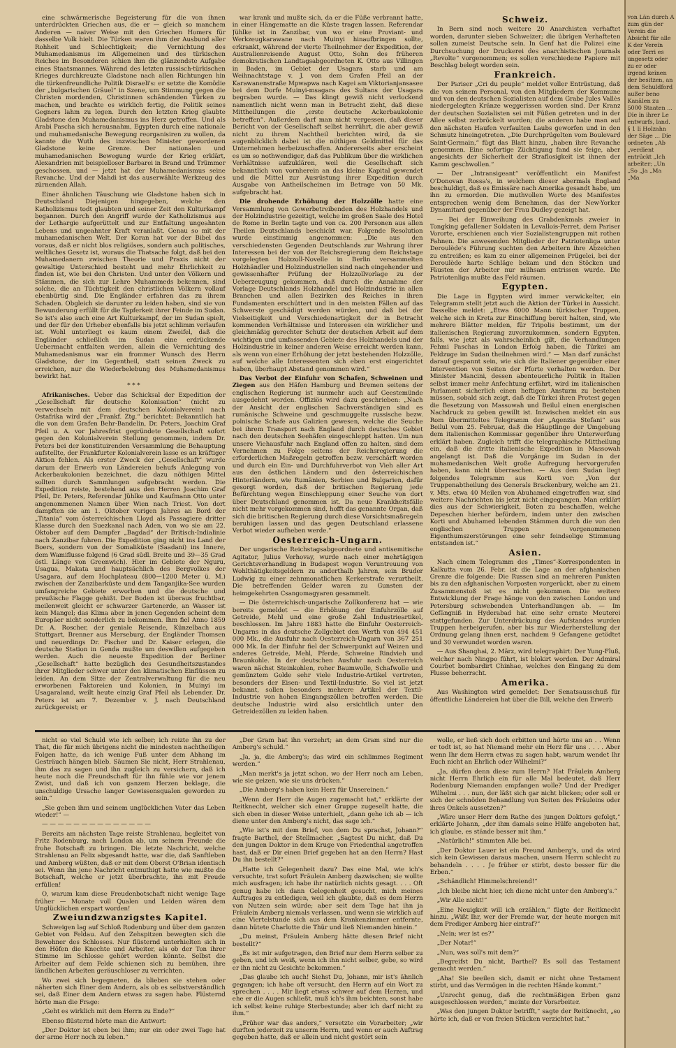eine schwärmerische Begeisterung für die von ihnen unterdrückten Griechen aus, die er — gleich so manchem Anderen — naiver Weise mit den Griechen Homers für dasselbe Volk hielt. Die Türken waren ihm der Ausbund aller Rohheit und Schlechtigkeit; die Vernichtung des Muhamedanismus im Allgemeinen und des türkischen Reiches im Besonderen schien ihm die glänzendste Aufgabe eines Staatsmannes. Während des letzten russisch-türkischen Krieges durchkreuzte Gladstone nach allen Richtungen hin die türkenfreundliche Politik Disraeli's: er setzte die Komödie der „bulgarischen Gräuel“ in Szene, um Stimmung gegen die Christen mordenden, Christinnen schändenden Türken zu machen, und brachte es wirklich fertig, die Politik seines Gegners lahm zu legen. Durch den letzten Krieg glaubte Gladstone den Muhamedanismus ins Herz getroffen. Und als Arabi Pascha sich herausnahm, Egypten durch eine nationale und muhamedanische Bewegung reorganisiren zu wollen, da kannte die Wuth des inzwischen Minister gewordenen Gladstone keine Grenze. Der nationalen und muhamedanischen Bewegung wurde der Krieg erklärt, Alexandrien mit beispielloser Barbarei in Brand und Trümmer geschossen, und — jetzt hat der Muhamedanismus seine Revanche. Und der Mahdi ist das auserwählte Werkzeug des zürnenden Allah.
Einer ähnlichen Täuschung wie Gladstone haben sich in Deutschland Diejenigen hingegeben, welche den Katholizismus todt glaubten und seiner Zeit den Kulturkampf begannen. Durch den Angriff wurde der Katholizismus aus der Lethargie aufgerüttelt und zur Entfaltung ungeahnten Lebens und ungeahnter Kraft veranlaßt. Genau so mit der muhamedanischen Welt. Der Koran hat vor der Bibel das voraus, daß er nicht blos religiöses, sondern auch politisches, weltliches Gesetz ist, woraus die Thatsache folgt, daß bei den Muhamedanern zwischen Theorie und Praxis nicht der gewaltige Unterschied besteht und mehr Ehrlichkeit zu finden ist, wie bei den Christen. Und unter den Völkern und Stämmen, die sich zur Lehre Muhammeds bekennen, sind solche, die an Tüchtigkeit den christlichen Völkern vollauf ebenbürtig sind. Die Engländer erfahren das zu ihrem Schaden. Obgleich sie darunter zu leiden haben, sind sie von Bewunderung erfüllt für die Tapferkeit ihrer Feinde im Sudan. So ist's also auch eine Art Kulturkampf, der im Sudan spielt, und der für den Urheber ebenfalls bis jetzt schlimm verlaufen ist. Wohl unterliegt es kaum einem Zweifel, daß die Engländer schließlich im Sudan eine erdrückende Uebermacht entfalten werden, allein die Vernichtung des Muhamedanismus war ein frommer Wunsch des Herrn Gladstone, der im Gegentheil, statt seinen Zweck zu erreichen, nur die Wiederbelebung des Muhamedanismus bewirkt hat.
* * *
Afrikanisches. Ueber das Schicksal der Expedition der „Gesellschaft für deutsche Kolonisation“ (nicht zu verwechseln mit dem deutschen Kolonialverein) nach Ostafrika wird der „Frankf. Ztg.“ berichtet: Bekanntlich hat die von dem Grafen Behr-Bandelin, Dr. Peters, Joachim Graf Pfeil u. A. vor Jahresfrist gegründete Gesellschaft sofort gegen den Kolonialverein Stellung genommen, indem Dr. Peters bei der konstituirenden Versammlung die Behauptung aufstellte, der Frankfurter Kolonialverein lasse es an kräftiger Aktion fehlen. Als erster Zweck der „Gesellschaft“ wurde darum der Erwerb von Ländereien behufs Anlegung von Ackerbaukolonien bezeichnet, die dazu nöthigen Mittel sollten durch Sammlungen aufgebracht werden. Die Expedition reiste, bestehend aus den Herren Joachim Graf Pfeil, Dr. Peters, Referendar Jühlke und Kaufmann Otto unter angenommenen Namen über Wien nach Triest. Von dort dampften sie am 1. Oktober vorigen Jahres an Bord der „Titania“ vom österreichischen Lloyd als Passagiere dritter Klasse durch den Suezkanal nach Aden, von wo sie am 22. Oktober auf dem Dampfer „Bagdad“ der Britisch-Indialinie nach Zanzibar fuhren. Die Expedition ging nicht ins Land der Boers, sondern von der Somaliküste (Saadani) ins Innere, dem Wamiflusse folgend (6 Grad südl. Breite und 39—35 Grad östl. Länge von Greenwich). Hier im Gebiete der Nguru, Usagua, Makata und hauptsächlich des Bergvolkes der Usagara, auf dem Hochplateau (800—1200 Meter ü. M.) zwischen der Zanzibarküste und dem Tanganjika-See wurden umfangreiche Gebiete erworben und die deutsche und preußische Flagge gehißt. Der Boden ist überaus fruchtbar, meilenweit gleicht er schwarzer Gartenerde, an Wasser ist kein Mangel; das Klima aber in jenen Gegenden scheint dem Europäer nicht sonderlich zu bekommen. Ihm fiel Anno 1859 Dr. A. Roscher, der geniale Reisende, Künzelbach aus Stuttgart, Brenner aus Merseburg, der Engländer Thomsen und neuerdings Dr. Fischer und Dr. Kaiser erlegen, die deutsche Station in Genda mußte um deswillen aufgegeben werden. Auch die neueste Expedition der Berliner „Gesellschaft“ hatte bezüglich des Gesundheitszustandes ihrer Mitglieder schwer unter den klimatischen Einflüssen zu leiden. An dem Sitze der Zentralverwaltung für die neu erworbenen Faktoreien und Kolonien, in Muinyi im Usagaraland, weilt heute einzig Graf Pfeil als Lebender. Dr. Peters ist am 7. Dezember v. J. nach Deutschland zurückgereist; er
war krank und mußte sich, da er die Füße verbrannt hatte, in einer Hängematte an die Küste tragen lassen. Referendar Jühlke ist in Zanzibar, von wo er eine Proviant- und Werkzeugkarawane nach Muinyi hinaufbringen sollte, erkrankt, während der vierte Theilnehmer der Expedition, der Australienreisende August Otto, Sohn des früheren demokratischen Landtagsabgeordneten K. Otto aus Villingen in Baden, im Gebiet der Usagara starb und am Weihnachtstage v. J. von dem Grafen Pfeil an der Karawanenstraße Mpwapwa nach Kagei am Viktorianjansasee bei dem Dorfe Muinyi-msagara des Sultans der Usagara begraben wurde. — Das klingt gewiß nicht verlockend namentlich nicht wenn man in Betracht zieht, daß diese Mittheilungen die „erste deutsche Ackerbaukolonie betreffen“. Außerdem darf man nicht vergessen, daß dieser Bericht von der Gesellschaft selbst herrührt, die aber gewiß nicht zu ihrem Nachtheil berichten wird, da sie augenblicklich dabei ist die nöthigen Geldmittel für das Unternehmen herbeizuschaffen. Andererseits aber erscheint es um so nothwendiger, daß das Publikum über die wirklichen Verhältnisse aufzuklären, weil die Gesellschaft sich bekanntlich von vornherein an das kleine Kapital gewendet und die Mittel zur Ausrüstung ihrer Expedition durch Ausgabe von Antheilscheinen im Betrage von 50 Mk. aufgebracht hat.
Die drohende Erhöhung der Holzzölle hatte eine Versammlung von Gewerbetreibenden des Holzhandels und der Holzindustrie gezeitigt, welche im großen Saale des Hotel de Rome in Berlin tagte und von ca. 200 Personen aus allen Theilen Deutschlands beschickt war. Folgende Resolution wurde einstimmig angenommen: „Die aus den verschiedensten Gegenden Deutschlands zur Wahrung ihrer Interessen bei der von der Reichsregierung dem Reichstage vorgelegten Holzzoll-Novelle in Berlin versammelten Holzhändler und Holzindustriellen sind nach eingehender und gewissenhafter Prüfung der Holzzollvorlage zu der Ueberzeugung gekommen, daß durch die Annahme der Vorlage Deutschlands Holzhandel und Holzindustrie in allen Branchen und allen Bezirken des Reiches in ihren Fundamenten erschüttert und in den meisten Fällen auf das Schwerste geschädigt werden würden, und daß bei der Vielseitigkeit und Verschiedenartigkeit der in Betracht kommenden Verhältnisse und Interessen ein wirklicher und gleichmäßig gerechter Schutz der deutschen Arbeit auf dem wichtigen und umfassenden Gebiete des Holzhandels und der Holzindustrie in keiner anderen Weise erreicht werden kann, als wenn von einer Erhöhung der jetzt bestehenden Holzzölle, auf welche alle Interessenten sich eben erst eingerichtet haben, überhaupt Abstand genommen wird.“
Das Verbot der Einfuhr von Schafen, Schweinen und Ziegen aus den Häfen Hamburg und Bremen seitens der englischen Regierung ist nunmehr auch auf Geestemünde ausgedehnt worden. Offiziös wird dazu geschrieben: „Nach der Ansicht der englischen Sachverständigen sind es rumänische Schweine und geschmuggelte russische bezw. polnische Schafe aus Galizien gewesen, welche die Seuche bei ihrem Transport nach England durch deutsches Gebiet nach den deutschen Seehäfen eingeschleppt hatten. Um nun unsere Viehausfuhr nach England offen zu halten, sind dem Vernehmen zu Folge seitens der Reichsregierung die erforderlichen Maßregeln getroffen bezw. verschärft worden und durch ein Ein- und Durchfuhrverbot von Vieh aller Art aus den östlichen Ländern und den österreichischen Hinterländern, wie Rumänien, Serbien und Bulgarien, dafür gesorgt worden, daß der britischen Regierung jede Befürchtung wegen Einschleppung einer Seuche von dort über Deutschland genommen ist. Da neue Krankheitsfälle nicht mehr vorgekommen sind, hofft das genannte Organ, daß sich die britischen Regierung durch diese Vorsichtsmaßregeln beruhigen lassen und das gegen Deutschland erlassene Verbot wieder aufheben werde.“
Oesterreich-Ungarn.
Der ungarische Reichstagsabgeordnete und antisemitische Agitator, Julius Verhovay, wurde nach einer mehrtägigen Gerichtsverhandlung in Budapest wegen Veruntreuung von Wohlthätigkeitsgeldern zu anderthalb Jahren, sein Bruder Ludwig zu einer zehnmonatlichen Kerkerstrafe verurtheilt. Die betreffenden Gelder waren zu Gunsten der heimgekehrten Csangomagyaren gesammelt.
— Die österreichisch-ungarische Zollkonferenz hat — wie bereits gemeldet — die Erhöhung der Einfuhrzölle auf Getreide, Mehl und eine große Zahl Industrieartikel, beschlossen. Im Jahre 1883 hatte die Einfuhr Oesterreich-Ungarns in das deutsche Zollgebiet den Werth von 494 451 000 Mk., die Ausfuhr nach Oesterreich-Ungarn von 367 251 000 Mk. In der Einfuhr fiel der Schwerpunkt auf Weizen und anderes Getreide, Mehl, Pferde, Schweine Rindvieh und Braunkohle. In der deutschen Ausfuhr nach Oesterreich waren nächst Steinkohlen, roher Baumwolle, Schafwolle und gemünztem Golde sehr viele Industrie-Artikel vertreten, besonders der Eisen- und Textil-Industrie. So viel ist jetzt bekannt, sollen besonders mehrere Artikel der Textil-Industrie von hohen Eingangszöllen betroffen werden. Die deutsche Industrie wird also ersichtlich unter den Getreidezöllen zu leiden haben.
Schweiz.
In Bern sind noch weitere 20 Anarchisten verhaftet worden, darunter sieben Schweizer; die übrigen Verhafteten sollen zumeist Deutsche sein. In Genf hat die Polizei eine Durchsuchung der Druckerei des anarchistischen Journals „Revolte“ vorgenommen; es sollen verschiedene Papiere mit Beschlag belegt worden sein.
Frankreich.
Der Pariser „Cri du peuple“ meldet voller Entrüstung, daß die von seinem Personal, von den Mitgliedern der Kommune und von den deutschen Sozialisten auf dem Grabe Jules Vallès niedergelegten Kränze weggerissen worden sind. Der Kranz der deutschen Sozialisten sei mit Füßen getreten und in der Allee selbst zerbröckelt worden; die anderen habe man auf den nächsten Haufen verfaulten Laubs geworfen und in den Schmutz hineingetreten. „Die Durchprügelten vom Boulevard Saint-Germain,“ fügt das Blatt hinzu, „haben ihre Revanche genommen. Eine sofortige Züchtigung fand sie feige, aber angesichts der Sicherheit der Straflosigkeit ist ihnen der Kamm geschwollen.“
— Der „Intransigeant“ veröffentlicht ein Manifest O'Donovan Rossa's, in welchem dieser abermals England beschuldigt, daß es Emissäre nach Amerika gesandt habe, um ihn zu ermorden. Die muthvollen Worte des Manifestes entsprechen wenig dem Benehmen, das der New-Yorker Dynamitard gegenüber der Frau Dudley gezeigt hat.
— Bei der Einweihung des Grabdenkmals zweier in Tongking gefallener Soldaten in Levallois-Perret, dem Pariser Vororte, erschienen auch vier Sozialistengruppen mit rothen Fahnen. Die anwesenden Mitglieder der Patriotenliga unter Deroulède's Führung suchten den Arbeitern ihre Abzeichen zu entreißen; es kam zu einer allgemeinen Prügelei, bei der Deroulède harte Schläge bekam und den Stöcken und Fäusten der Arbeiter nur mühsam entrissen wurde. Die Patriotenliga mußte das Feld räumen.
Egypten.
Die Lage in Egypten wird immer verwickelter, ein Telegramm stellt jetzt auch die Aktion der Türkei in Aussicht. Dasselbe meldet: „Etwa 6000 Mann türkischer Truppen, welche sich in Kreta zur Einschiffung bereit halten, sind, wie mehrere Blätter melden, für Tripolis bestimmt, um der italienischen Regierung zuvorzukommen, sondern Egypten, falls, wie jetzt als wahrscheinlich gilt, die Verhandlungen Fehmi Paschas in London Erfolg haben, die Türkei am Feldzuge im Sudan theilnehmen wird.“ — Man darf zunächst darauf gespannt sein, wie sich die Italiener gegenüber einer Intervention von Seiten der Pforte verhalten werden. Der Minister Mancini, dessen abenteuerliche Politik in Italien selbst immer mehr Anfechtung erfährt, wird im italienischen Parlament sicherlich einen heftigen Ansturm zu bestehen müssen, sobald sich zeigt, daß die Türkei ihren Protest gegen die Besetzung von Massowah und Beilul einen energischen Nachdruck zu geben gewillt ist. Inzwischen meldet ein aus Rom übermitteltes Telegramm der „Agenzia Stefani“ aus Beilul vom 25. Februar, daß die Häuptlinge der Umgebung dem italienischen Kommissar gegenüber ihre Unterwerfung erklärt haben. Zugleich trifft die telegraphische Mittheilung ein, daß die dritte italienische Expedition in Massowah angelangt ist. Daß die Vorgänge im Sudan in der mohamedanischen Welt große Aufregung hervorgerufen haben, kann nicht überraschen. — Aus dem Sudan liegt folgendes Telegramm aus Korti vor: „Von der Truppenabtheilung des Generals Brackenbury, welche am 21. v. Mts. etwa 40 Meilen von Abuhamed eingetroffen war, sind weitere Nachrichten bis jetzt nicht eingegangen. Man erklärt dies aus der Schwierigkeit, Boten zu beschaffen, welche Depeschen hierher befördern, indem unter den zwischen Korti und Abuhamed lebenden Stämmen durch die von den englischen Truppen vorgenommenen Eigenthumszerstörungen eine sehr feindselige Stimmung entstanden ist.“
Asien.
Nach einem Telegramm des „Times“-Korrespondenten in Kalkutta vom 26. Febr. ist die Lage an der afghanischen Grenze die folgende: Die Russen sind an mehreren Punkten bis zu den afghanischen Vorposten vorgerückt, aber zu einem Zusammenstoß ist es nicht gekommen. Die weitere Entwicklung der Frage hänge von den zwischen London und Petersburg schwebenden Unterhandlungen ab. — Im Gefängniß in Hyderabad hat eine sehr ernste Meuterei stattgefunden. Zur Unterdrückung des Aufstandes wurden Truppen herbeigerufen, aber bis zur Wiederherstellung der Ordnung gelang ihnen erst, nachdem 9 Gefangene getödtet und 30 verwundet worden waren.
— Aus Shanghai, 2. März, wird telegraphirt: Der Yung-Fluß, welcher nach Ningpo führt, ist blokirt worden. Der Admiral Courbet bombardirt Chinhae, welches den Eingang zu dem Flusse beherrscht.
Amerika.
Aus Washington wird gemeldet: Der Senatsausschuß für öffentliche Ländereien hat über die Bill, welche den Erwerb
nicht so viel Schuld wie ich selber; ich reizte ihn zu der That, die für mich übrigens nicht die mindesten nachtheiligen Folgen hatte, da ich wenige Fuß unter dem Abhang im Gesträuch hängen blieb. Säumen Sie nicht, Herr Strahlenau, ihm das zu sagen und ihn zugleich zu versichern, daß ich heute noch die Freundschaft für ihn fühle wie vor jenem Zwist, und daß ich von ganzem Herzen beklage, die unschuldige Ursache langer Gewissensqualen geworden zu sein.“
„Sie geben ihm und seinem unglücklichen Vater das Leben wieder!“ —
— — — — — — — — — — — — — —
Bereits am nächsten Tage reiste Strahlenau, begleitet von Fritz Rodenburg, nach London ab, um seinem Freunde die frohe Botschaft zu bringen. Die letzte Nachricht, welche Strahlenau an Felix abgesandt hatte, war die, daß Sanftleben und Amberg wüßten, daß er mit dem Oberst O'Brian identisch sei. Wenn ihn jene Nachricht entmuthigt hatte wie mußte die Botschaft, welche er jetzt überbrachte, ihn mit Freude erfüllen!
O, warum kam diese Freudenbotschaft nicht wenige Tage früher — Monate voll Qualen und Leiden wären dem Unglücklichen erspart worden!
Zweiundzwanzigstes Kapitel.
Schweigen lag auf Schloß Rodenburg und über dem ganzen Gebiet von Feldau. Auf den Zehspitzen bewegten sich die Bewohner des Schlosses. Nur flüsternd unterhielten sich in den Höfen die Knechte und Arbeiter, als ob der Ton ihrer Stimme im Schlosse gehört werden könnte. Selbst die Arbeiter auf dem Felde schienen sich zu bemühen, ihre ländlichen Arbeiten geräuschloser zu verrichten.
Wo zwei sich begegneten, da blieben sie stehen oder näherten sich Einer dem Andern, als ob es selbstverständlich sei, daß Einer dem Andern etwas zu sagen habe. Flüsternd hörte man die Frage:
„Geht es wirklich mit dem Herrn zu Ende?“
Ebenso flüsternd hörte man die Antwort:
„Der Doktor ist eben bei ihm; nur ein oder zwei Tage hat der arme Herr noch zu leben.“
„Der Gram hat ihn verzehrt; an dem Gram sind nur die Amberg's schuld.“
„Ja, ja, die Amberg's; das wird ein schlimmes Regiment werden.“
„Man merkt's ja jetzt schon, wo der Herr noch am Leben, wie sie geizen, wie sie uns drücken.“
„Die Amberg's haben kein Herz für Unsereinen.“
„Wenn der Herr die Augen zugemacht hat,“ erklärte der Reitknecht, welcher sich einer Gruppe zugesellt hatte, die sich eben in dieser Weise unterhielt, „dann gehe ich ab — ich diene unter den Amberg's nicht, das sage ich.“
„Wie ist's mit dem Brief, von dem Du sprachst, Johann?“ fragte Barthel, der Stellmacher. „Sagtest Du nicht, daß Du den jungen Doktor in dem Kruge von Friedenthal angetroffen hast, daß er Dir einen Brief gegeben hat an den Herrn? Hast Du ihn bestellt?“
„Hatte ich Gelegenheit dazu? Das eine Mal, wie ich's versuchte, trat sofort Fräulein Amberg dazwischen; sie wollte mich ausfragen; ich habe ihr natürlich nichts gesagt. . . . Oft genug habe ich dann Gelegenheit gesucht, mich meines Auftrages zu entledigen, weil ich glaubte, daß es dem Herrn von Nutzen sein würde; aber seit dem Tage hat ihn ja Fräulein Amberg niemals verlassen, und wenn sie wirklich auf eine Viertelstunde sich aus dem Krankenzimmer entfernte, dann hütete Charlotte die Thür und ließ Niemanden hinein.“
„Du meinst, Fräulein Amberg hätte diesen Brief nicht bestellt?“
„Es ist mir aufgetragen, den Brief nur dem Herrn selber zu geben, und ich weiß, wenn ich ihn nicht selber, gebe, so wird er ihn nicht zu Gesichte bekommen.“
„Das glaube ich auch! Siehst Du, Johann, mir ist's ähnlich gegangen; ich habe oft versucht, den Herrn auf ein Wort zu sprechen . . . . Mir liegt etwas schwer auf dem Herzen, und ehe er die Augen schließt, muß ich's ihm beichten, sonst habe ich selbst keine ruhige Sterbestunde; aber ich darf nicht zu ihm.“
„Früher war das anders,“ versetzte ein Vorarbeiter; „wir durften jederzeit zu unserm Herrn, und wenn er auch Auftrag gegeben hatte, daß er allein und nicht gestört sein
wolle, er ließ sich doch erbitten und hörte uns an . . Wenn er todt ist, so hat Niemand mehr ein Herz für uns . . . . Aber wenn Ihr dem Herrn etwas zu sagen habt, warum wendet Ihr Euch nicht an Ehrlich oder Wilhelmi?“
„Ja, dürfen denn diese zum Herrn? Hat Fräulein Amberg nicht Herrn Ehrlich ein für alle Mal bedeutet, daß Herr Rodenburg Niemanden empfangen wolle? Und der Prediger Wilhelmi . . . nun, der läßt sich gar nicht blicken; oder soll er sich der schnöden Behandlung von Seiten des Fräuleins oder ihres Onkels aussetzen?“
„Wäre unser Herr dem Rathe des jungen Doktors gefolgt,“ erklärte Johann, „der ihm damals seine Hülfe angeboten hat, ich glaube, es stände besser mit ihm.“
„Natürlich!“ stimmten Alle bei.
„Der Doktor Lauer ist ein Freund Amberg's, und da wird sich kein Gewissen daraus machen, unsern Herrn schlecht zu behandeln . . . . Je früher er stirbt, desto besser für die Erben.“
„Schändlich! Himmelschreiend!“
„Ich bleibe nicht hier, ich diene nicht unter den Amberg's.“
„Wir Alle nicht!“
„Eine Neuigkeit will ich erzählen,“ fügte der Reitknecht hinzu. „Wißt Ihr, wer der Fremde war, der heute morgen mit dem Prediger Amberg hier eintraf?“
„Nein; wer ist es?“
„Der Notar!“
„Nun, was soll's mit dem?“
„Begreifst Du nicht, Barthel? Es soll das Testament gemacht werden.“
„Aha! Sie beeilen sich, damit er nicht ohne Testament stirbt, und das Vermögen in die rechten Hände kommt.“
„Unrecht genug, daß die rechtmäßigen Erben ganz ausgeschlossen werden,“ meinte der Vorarbeiter.
„Was den jungen Doktor betrifft,“ sagte der Reitknecht, „so hörte ich, daß er von freien Stücken verzichtet hat.“
von Län durch A zum gün der Verein die Absicht für alle K der Verein oder Terri es ungesetz oder zu er oder irgend keinen der besitzen, an dem Schuldford außer beno Kanälen zu 5000 Staaten ... Die in ihrer Le entwurfs, land. § 1 li Holzahn der Säge ... Die ordneten „Ab „verdient entrückt „Ich arbeiter; „Un „So „Ja „Ma „Ma